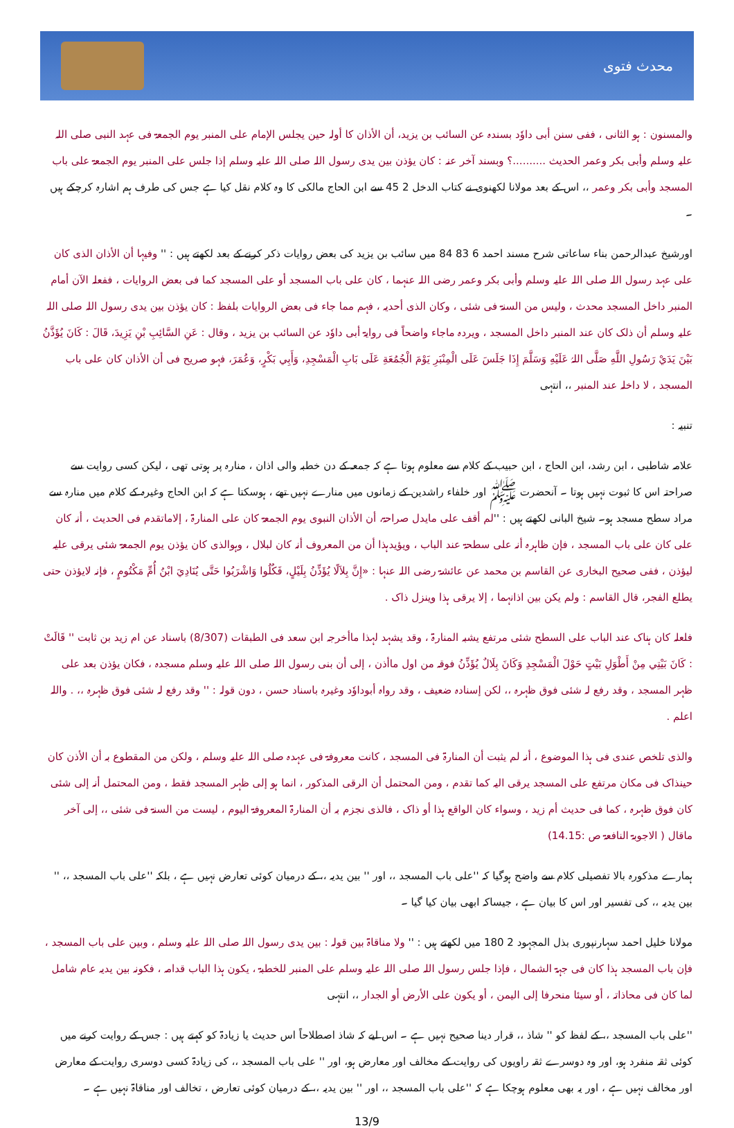محدث فتوی
والمسنون : ہو الثانی ، ففی سنن أبی داوٗد بسندہ عن السائب بن یزید، أن الأذان کا أولہ حین یجلس الإمام علی المنبر یوم الجمعۃ فی عہد النبی صلی اللہ علیہ وسلم وأبی بکر وعمر الحدیث ..........؟ وبسند آخر عنہ : کان یؤذن بین یدی رسول اللہ صلی اللہ علیہ وسلم إذا جلس علی المنبر یوم الجمعۃ علی باب المسجد وأبی بکر وعمر ،، اس کے بعد مولانا لکھنوی نے کتاب الدخل 2 45 سے ابن الحاج مالکی کا وہ کلام نقل کیا ہے جس کی طرف ہم اشارہ کرچکے ہیں ۔
اورشیخ عبدالرحمن بناء ساعاتی شرح مسند احمد 6 83 84 میں سائب بن یزید کی بعض روایات ذکر کرنے کے بعد لکھتے ہیں : '' وفیہا أن الأذان الذی کان علی عہد رسول اللہ صلی اللہ علیہ وسلم وأبی بکر وعمر رضی اللہ عنہما ، کان علی باب المسجد أو علی المسجد کما فی بعض الروایات ، ففعلہ الآن أمام المنبر داخل المسجد محدث ، ولیس من السنۃ فی شئی ، وکان الذی أحدیہ ، فہم مما جاء فی بعض الروایات بلفظ : کان یؤذن بین یدی رسول اللہ صلی اللہ علیہ وسلم أن ذلک کان عند المنبر داخل المسجد ، ویردہ ماجاء واضحاً فی روایۃ أبی داوٗد عن السائب بن یزید ، وقال : عَنِ السَّائِبِ بْنِ يَزِيدَ، قَالَ : كَانَ يُؤَذَّنُ بَيْنَ يَدَيْ رَسُولِ اللَّهِ صَلَّى اللہُ عَلَيْهِ وَسَلَّمَ إِذَا جَلَسَ عَلَى الْمِنْبَرِ يَوْمَ الْجُمُعَةِ عَلَى بَابِ الْمَسْجِدِ، وَأَبِي بَكْرٍ، وَعُمَرَ، فہو صریح فی أن الأذان کان علی باب المسجد ، لا داخلہ عند المنبر ،، انتہی
تنبیہ :
علامہ شاطبی ، ابن رشد، ابن الحاج ، ابن حبیب کے کلام سے معلوم ہوتا ہے کہ جمعہ کے دن خطبہ والی اذان ، منارہ پر ہوتی تھی ، لیکن کسی روایت سے صراحتہ اس کا ثبوت نہیں ہوتا ۔ آنحضرت ﷺ اور خلفاء راشدین کے زمانوں میں منارے نہیں تھے ، ہوسکتا ہے کہ ابن الحاج وغیرہ کے کلام میں منارہ سے مراد سطح مسجد ہو۔ شیخ البانی لکھتے ہیں : ''لم أقف علی مایدل صراحۃ، أن الأذان النبوی یوم الجمعۃ کان علی المنارۃ ، إلاماتقدم فی الحدیث ، أنہ کان علی کان علی باب المسجد ، فإن ظاہرہ أنہ علی سطحۃ عند الباب ، ویؤیدہذا أن من المعروف أنہ کان لبلال ، وہوالذی کان یؤذن یوم الجمعۃ شئی یرقی علیہ لیؤذن ، ففی صحیح البخاری عن القاسم بن محمد عن عائشۃ رضی اللہ عنہا : «إِنَّ بِلاَلًا يُؤَذِّنُ بِلَيْلٍ، فَكُلُوا وَاشْرَبُوا حَتَّى يُنَادِيَ ابْنُ أُمِّ مَكْتُومٍ ، فإنہ لایؤذن حتی یطلع الفجر، قال القاسم : ولم یکن بین اذانہما ، إلا یرقی ہذا وینزل ذاک .
فلعلہ کان ہناک عند الباب علی السطح شئی مرتفع یشبہ المنارۃ ، وقد یشہد لہذا ماأخرجہ ابن سعد فی الطبقات (8/307) باسناد عن ام زید بن ثابت '' قَالَتْ : كَانَ بَيْتِي مِنْ أَطْوَلِ بَيْتٍ حَوْلَ الْمَسْجِدِ وَكَانَ بِلَالٌ يُؤَذِّنُ فوقہ من اول ماأذن ، إلی أن بنی رسول اللہ صلی اللہ علیہ وسلم مسجدہ ، فکان یؤذن بعد علی ظہر المسجد ، وقد رفع لہ شئی فوق ظہرہ ،، لکن إسنادہ ضعیف ، وقد رواہ أبوداوٗد وغیرہ باسناد حسن ، دون قولہ : '' وقد رفع لہ شئی فوق ظہرہ ،، . واللہ اعلم .
والذی تلخص عندی فی ہذا الموضوع ، أنہ لم یثبت أن المنارۃ فی المسجد ، کانت معروفۃ فی عہدہ صلی اللہ علیہ وسلم ، ولکن من المقطوع بہ أن الأذن کان حینذاک فی مکان مرتفع علی المسجد یرقی الیہ کما تقدم ، ومن المحتمل أن الرقی المذکور ، انما ہو إلی ظہر المسجد فقط ، ومن المحتمل أنہ إلی شئی کان فوق ظہرہ ، کما فی حدیث أم زید ، وسواء کان الواقع ہذا أو ذاک ، فالذی نجزم بہ أن المنارۃ المعروفۃ الیوم ، لیست من السنۃ فی شئی ،، إلی آخر ماقال ( الاجوبۃ النافعۃ ص :14.15)
ہمارے مذکورہ بالا تفصیلی کلام سے واضح ہوگیا کہ ''علی باب المسجد ،، اور '' بین یدیہ ،، کے درمیان کوئی تعارض نہیں ہے ، بلکہ ''علی باب المسجد ،، '' بین یدیہ ،، کی تفسیر اور اس کا بیان ہے ، جیساکہ ابھی بیان کیا گیا ۔
مولانا خلیل احمد سہارنپوری بذل المجہود 2 180 میں لکھتے ہیں : '' ولا مناقاۃ بین قولہ : بین یدی رسول اللہ صلی اللہ علیہ وسلم ، وبین علی باب المسجد ، فإن باب المسجد ہذا کان فی جہۃ الشمال ، فإذا جلس رسول اللہ صلی اللہ علیہ وسلم علی المنبر للخطبۃ ، یکون ہذا الباب قدامہ ، فکونہ بین یدیہ عام شامل لما کان فی محاذاتہ ، أو سیئا منحرفا إلی الیمن ، أو یکون علی الأرض أو الجدار ،، انتہی
''علی باب المسجد ،، کے لفظ کو '' شاذ ،، قرار دینا صحیح نہیں ہے ۔ اس لیے کہ شاذ اصطلاحاً اس حدیث یا زیادۃ کو کہتے ہیں : جس کے روایت کرنے میں کوئی ثقہ منفرد ہو، اور وہ دوسرے ثقہ راویوں کی روایت کے مخالف اور معارض ہو، اور '' علی باب المسجد ،، کی زیادۃ کسی دوسری روایت کے معارض اور مخالف نہیں ہے ، اور یہ بھی معلوم ہوچکا ہے کہ ''علی باب المسجد ،، اور '' بین یدیہ ،، کے درمیان کوئی تعارض ، تخالف اور مناقاۃ نہیں ہے ۔
13/9